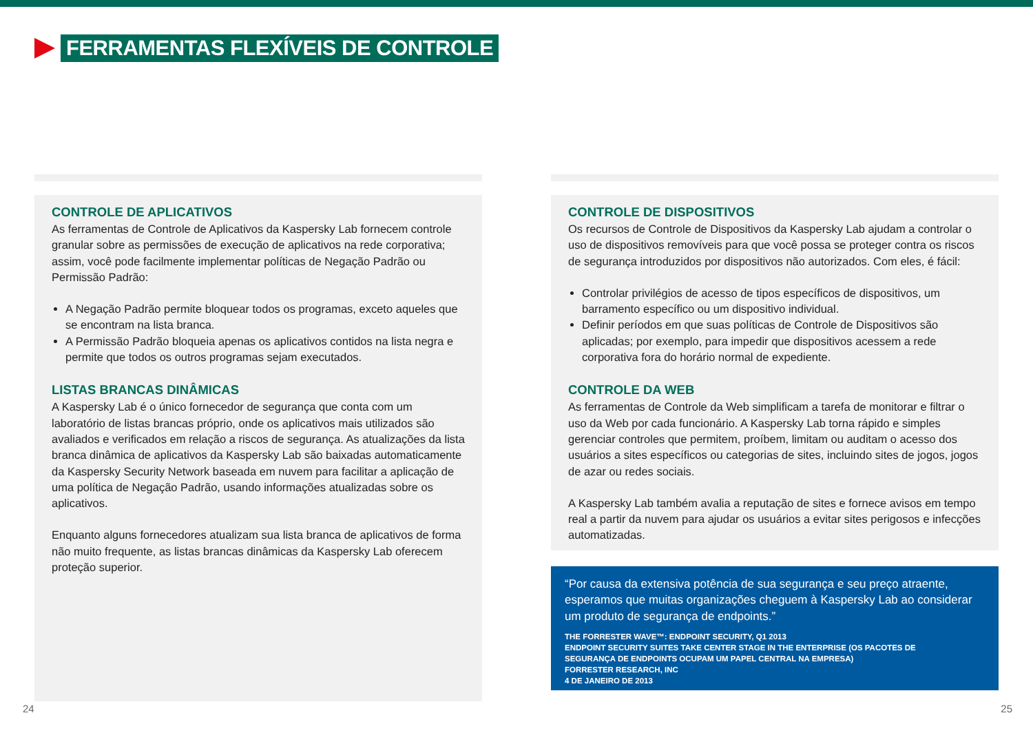FERRAMENTAS FLEXÍVEIS DE CONTROLE
CONTROLE DE APLICATIVOS
As ferramentas de Controle de Aplicativos da Kaspersky Lab fornecem controle granular sobre as permissões de execução de aplicativos na rede corporativa; assim, você pode facilmente implementar políticas de Negação Padrão ou Permissão Padrão:
A Negação Padrão permite bloquear todos os programas, exceto aqueles que se encontram na lista branca.
A Permissão Padrão bloqueia apenas os aplicativos contidos na lista negra e permite que todos os outros programas sejam executados.
LISTAS BRANCAS DINÂMICAS
A Kaspersky Lab é o único fornecedor de segurança que conta com um laboratório de listas brancas próprio, onde os aplicativos mais utilizados são avaliados e verificados em relação a riscos de segurança. As atualizações da lista branca dinâmica de aplicativos da Kaspersky Lab são baixadas automaticamente da Kaspersky Security Network baseada em nuvem para facilitar a aplicação de uma política de Negação Padrão, usando informações atualizadas sobre os aplicativos.
Enquanto alguns fornecedores atualizam sua lista branca de aplicativos de forma não muito frequente, as listas brancas dinâmicas da Kaspersky Lab oferecem proteção superior.
CONTROLE DE DISPOSITIVOS
Os recursos de Controle de Dispositivos da Kaspersky Lab ajudam a controlar o uso de dispositivos removíveis para que você possa se proteger contra os riscos de segurança introduzidos por dispositivos não autorizados. Com eles, é fácil:
Controlar privilégios de acesso de tipos específicos de dispositivos, um barramento específico ou um dispositivo individual.
Definir períodos em que suas políticas de Controle de Dispositivos são aplicadas; por exemplo, para impedir que dispositivos acessem a rede corporativa fora do horário normal de expediente.
CONTROLE DA WEB
As ferramentas de Controle da Web simplificam a tarefa de monitorar e filtrar o uso da Web por cada funcionário. A Kaspersky Lab torna rápido e simples gerenciar controles que permitem, proíbem, limitam ou auditam o acesso dos usuários a sites específicos ou categorias de sites, incluindo sites de jogos, jogos de azar ou redes sociais.
A Kaspersky Lab também avalia a reputação de sites e fornece avisos em tempo real a partir da nuvem para ajudar os usuários a evitar sites perigosos e infecções automatizadas.
“Por causa da extensiva potência de sua segurança e seu preço atraente, esperamos que muitas organizações cheguem à Kaspersky Lab ao considerar um produto de segurança de endpoints.”
THE FORRESTER WAVE™: ENDPOINT SECURITY, Q1 2013
ENDPOINT SECURITY SUITES TAKE CENTER STAGE IN THE ENTERPRISE (OS PACOTES DE
SEGURANÇA DE ENDPOINTS OCUPAM UM PAPEL CENTRAL NA EMPRESA)
FORRESTER RESEARCH, INC
4 DE JANEIRO DE 2013
24 25